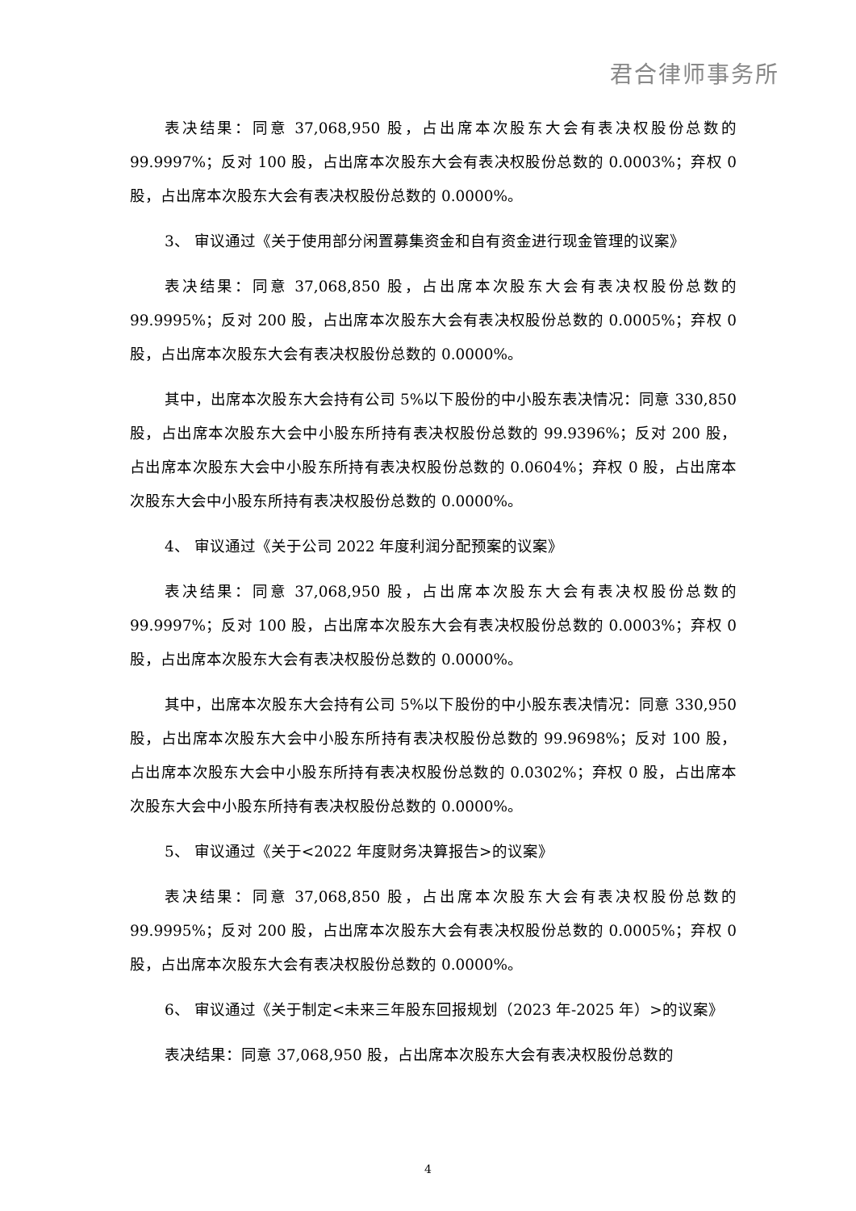君合律师事务所
表决结果：同意 37,068,950 股，占出席本次股东大会有表决权股份总数的 99.9997%；反对 100 股，占出席本次股东大会有表决权股份总数的 0.0003%；弃权 0 股，占出席本次股东大会有表决权股份总数的 0.0000%。
3、 审议通过《关于使用部分闲置募集资金和自有资金进行现金管理的议案》
表决结果：同意 37,068,850 股，占出席本次股东大会有表决权股份总数的 99.9995%；反对 200 股，占出席本次股东大会有表决权股份总数的 0.0005%；弃权 0 股，占出席本次股东大会有表决权股份总数的 0.0000%。
其中，出席本次股东大会持有公司 5%以下股份的中小股东表决情况：同意 330,850 股，占出席本次股东大会中小股东所持有表决权股份总数的 99.9396%；反对 200 股，占出席本次股东大会中小股东所持有表决权股份总数的 0.0604%；弃权 0 股，占出席本次股东大会中小股东所持有表决权股份总数的 0.0000%。
4、 审议通过《关于公司 2022 年度利润分配预案的议案》
表决结果：同意 37,068,950 股，占出席本次股东大会有表决权股份总数的 99.9997%；反对 100 股，占出席本次股东大会有表决权股份总数的 0.0003%；弃权 0 股，占出席本次股东大会有表决权股份总数的 0.0000%。
其中，出席本次股东大会持有公司 5%以下股份的中小股东表决情况：同意 330,950 股，占出席本次股东大会中小股东所持有表决权股份总数的 99.9698%；反对 100 股，占出席本次股东大会中小股东所持有表决权股份总数的 0.0302%；弃权 0 股，占出席本次股东大会中小股东所持有表决权股份总数的 0.0000%。
5、 审议通过《关于<2022 年度财务决算报告>的议案》
表决结果：同意 37,068,850 股，占出席本次股东大会有表决权股份总数的 99.9995%；反对 200 股，占出席本次股东大会有表决权股份总数的 0.0005%；弃权 0 股，占出席本次股东大会有表决权股份总数的 0.0000%。
6、 审议通过《关于制定<未来三年股东回报规划（2023 年-2025 年）>的议案》
表决结果：同意 37,068,950 股，占出席本次股东大会有表决权股份总数的
4